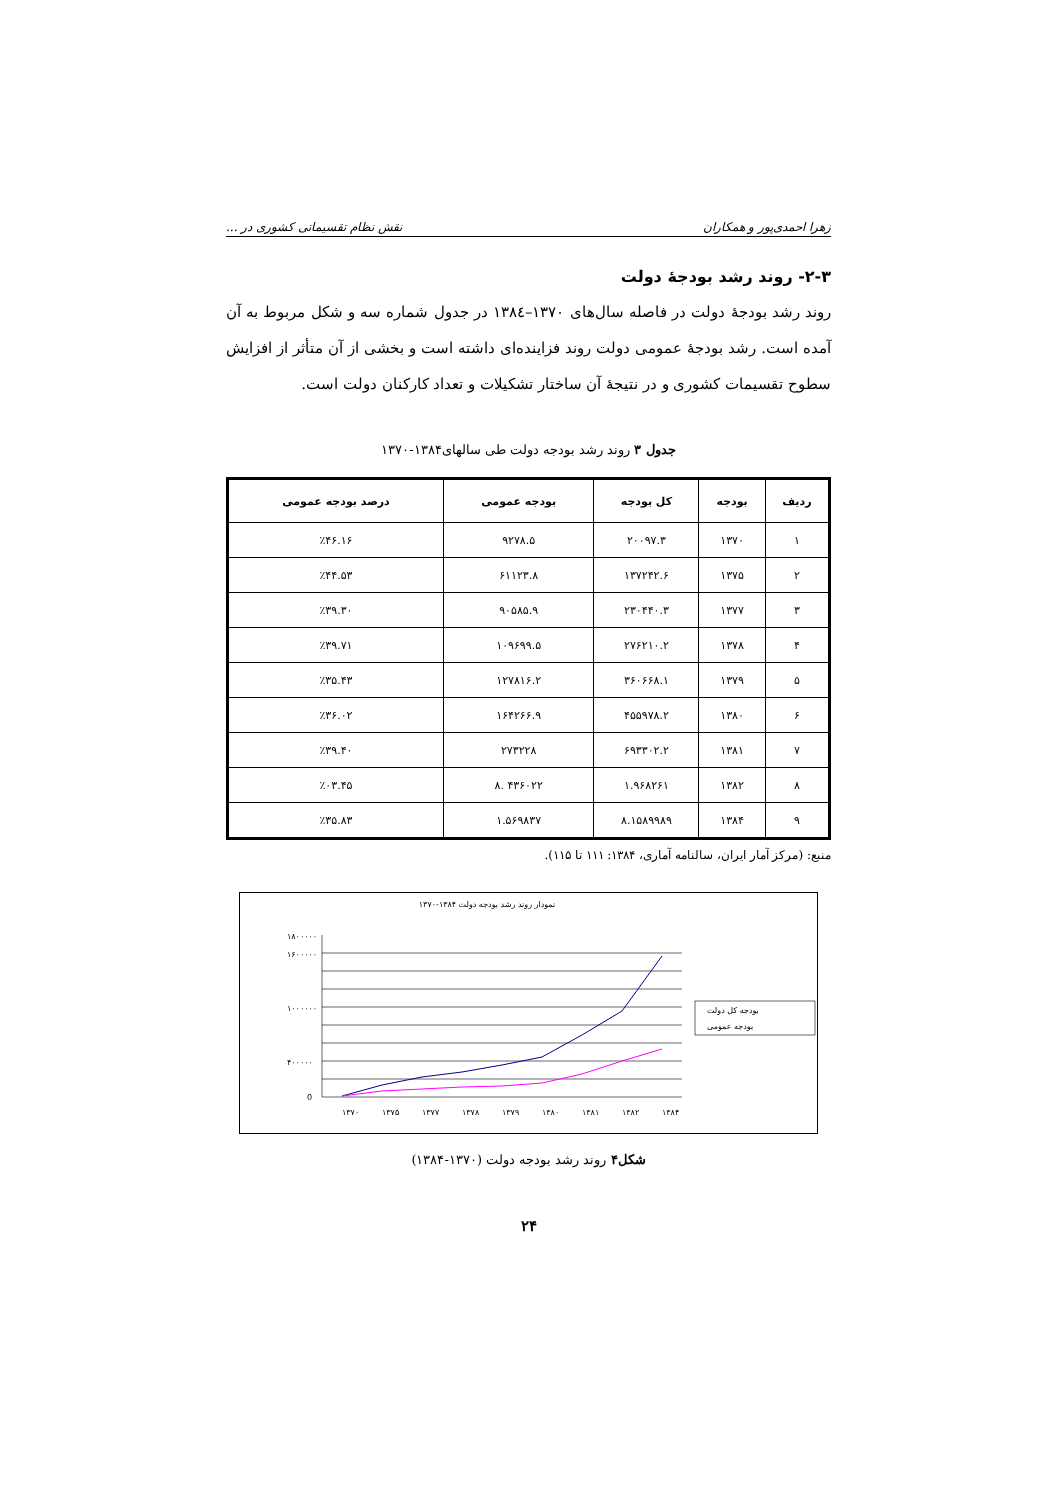زهرا احمدی‌پور و همکاران نقش نظام تقسیماتی کشوری در ...
۲-۳- روند رشد بودجهٔ دولت
روند رشد بودجهٔ دولت در فاصله سال‌های ۱۳۷۰–۱۳۸٤ در جدول شماره سه و شکل مربوط به آن آمده است. رشد بودجهٔ عمومی دولت روند فزاینده‌ای داشته است و بخشی از آن متأثر از افزایش سطوح تقسیمات کشوری و در نتیجهٔ آن ساختار تشکیلات و تعداد کارکنان دولت است.
جدول ۳ روند رشد بودجه دولت طی سالهای۱۳۸۴-۱۳۷۰
| ردیف | بودجه | کل بودجه | بودجه عمومی | درصد بودجه عمومی |
| --- | --- | --- | --- | --- |
| ۱ | ۱۳۷۰ | ۲۰۰۹۷.۳ | ۹۲۷۸.۵ | ٪۴۶.۱۶ |
| ۲ | ۱۳۷۵ | ۱۳۷۲۴۲.۶ | ۶۱۱۲۳.۸ | ٪۴۴.۵۳ |
| ۳ | ۱۳۷۷ | ۲۳۰۴۴۰.۳ | ۹۰۵۸۵.۹ | ٪۳۹.۳۰ |
| ۴ | ۱۳۷۸ | ۲۷۶۲۱۰.۲ | ۱۰۹۶۹۹.۵ | ٪۳۹.۷۱ |
| ۵ | ۱۳۷۹ | ۳۶۰۶۶۸.۱ | ۱۲۷۸۱۶.۲ | ٪۳۵.۴۳ |
| ۶ | ۱۳۸۰ | ۴۵۵۹۷۸.۲ | ۱۶۴۲۶۶.۹ | ٪۳۶.۰۲ |
| ۷ | ۱۳۸۱ | ۶۹۳۳۰۲.۲ | ۲۷۳۲۲۸ | ٪۳۹.۴۰ |
| ۸ | ۱۳۸۲ | ۱.۹۶۸۲۶۱ | ۴۳۶۰۲۲ .۸ | ٪۰۳.۴۵ |
| ۹ | ۱۳۸۴ | ۸.۱۵۸۹۹۸۹ | ۱.۵۶۹۸۳۷ | ٪۳۵.۸۳ |
منبع: (مرکز آمار ایران، سالنامه آماری، ۱۳۸۴: ۱۱۱ تا ۱۱۵).
نمودار روند رشد بودجه دولت ۱۳۸۴-۱۳۷۰
۱۸۰۰۰۰۰
۱۶۰۰۰۰۰
۱۰۰۰۰۰۰
۴۰۰۰۰۰
0
۱۳۷۰
۱۳۷۵
۱۳۷۷
۱۳۷۸
۱۳۷۹
۱۳۸۰
۱۳۸۱
۱۳۸۲
۱۳۸۴
بودجه کل دولت
بودجه عمومی
شکل۴ روند رشد بودجه دولت (۱۳۷۰-۱۳۸۴)
۲۴